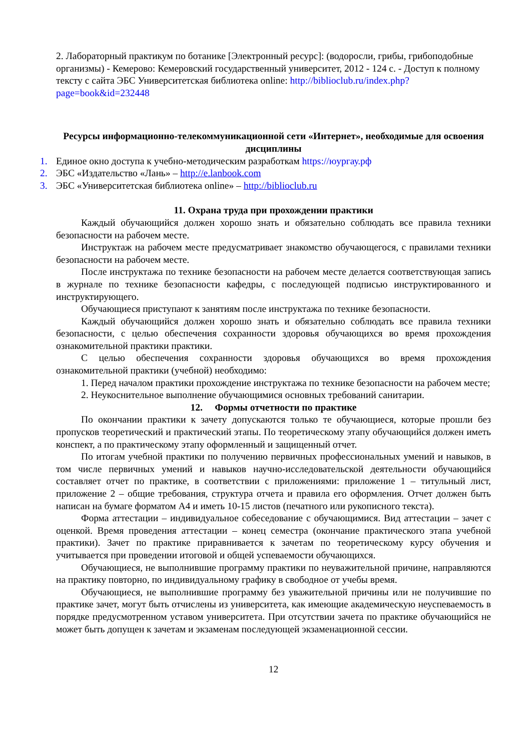2. Лабораторный практикум по ботанике [Электронный ресурс]: (водоросли, грибы, грибоподобные организмы) - Кемерово: Кемеровский государственный университет, 2012 - 124 с. - Доступ к полному тексту с сайта ЭБС Университетская библиотека online: http://biblioclub.ru/index.php?page=book&id=232448
Ресурсы информационно-телекоммуникационной сети «Интернет», необходимые для освоения дисциплины
1. Единое окно доступа к учебно-методическим разработкам https://юургау.рф
2. ЭБС «Издательство «Лань» – http://e.lanbook.com
3. ЭБС «Университетская библиотека online» – http://biblioclub.ru
11. Охрана труда при прохождении практики
Каждый обучающийся должен хорошо знать и обязательно соблюдать все правила техники безопасности на рабочем месте.
Инструктаж на рабочем месте предусматривает знакомство обучающегося, с правилами техники безопасности на рабочем месте.
После инструктажа по технике безопасности на рабочем месте делается соответствующая запись в журнале по технике безопасности кафедры, с последующей подписью инструктированного и инструктирующего.
Обучающиеся приступают к занятиям после инструктажа по технике безопасности.
Каждый обучающийся должен хорошо знать и обязательно соблюдать все правила техники безопасности, с целью обеспечения сохранности здоровья обучающихся во время прохождения ознакомительной практики практики.
С целью обеспечения сохранности здоровья обучающихся во время прохождения ознакомительной практики (учебной) необходимо:
1. Перед началом практики прохождение инструктажа по технике безопасности на рабочем месте;
2. Неукоснительное выполнение обучающимися основных требований санитарии.
12. Формы отчетности по практике
По окончании практики к зачету допускаются только те обучающиеся, которые прошли без пропусков теоретический и практический этапы. По теоретическому этапу обучающийся должен иметь конспект, а по практическому этапу оформленный и защищенный отчет.
По итогам учебной практики по получению первичных профессиональных умений и навыков, в том числе первичных умений и навыков научно-исследовательской деятельности обучающийся составляет отчет по практике, в соответствии с приложениями: приложение 1 – титульный лист, приложение 2 – общие требования, структура отчета и правила его оформления. Отчет должен быть написан на бумаге форматом А4 и иметь 10-15 листов (печатного или рукописного текста).
Форма аттестации – индивидуальное собеседование с обучающимися. Вид аттестации – зачет с оценкой. Время проведения аттестации – конец семестра (окончание практического этапа учебной практики). Зачет по практике приравнивается к зачетам по теоретическому курсу обучения и учитывается при проведении итоговой и общей успеваемости обучающихся.
Обучающиеся, не выполнившие программу практики по неуважительной причине, направляются на практику повторно, по индивидуальному графику в свободное от учебы время.
Обучающиеся, не выполнившие программу без уважительной причины или не получившие по практике зачет, могут быть отчислены из университета, как имеющие академическую неуспеваемость в порядке предусмотренном уставом университета. При отсутствии зачета по практике обучающийся не может быть допущен к зачетам и экзаменам последующей экзаменационной сессии.
12